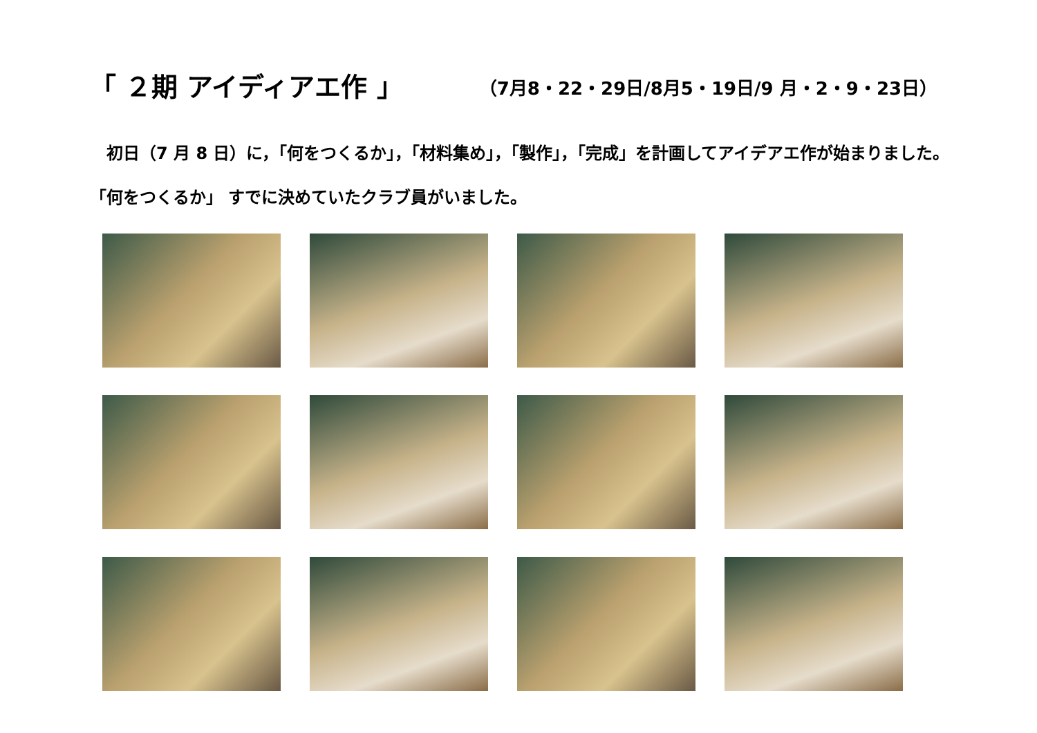「 ２期 アイディアエ作 」 （7月8・22・29日/8月5・19日/9 月・2・9・23日）
　初日（7 月 8 日）に，「何をつくるか」，「材料集め」，「製作」，「完成」を計画してアイデアエ作が始まりました。「何をつくるか」 すでに決めていたクラブ員がいました。